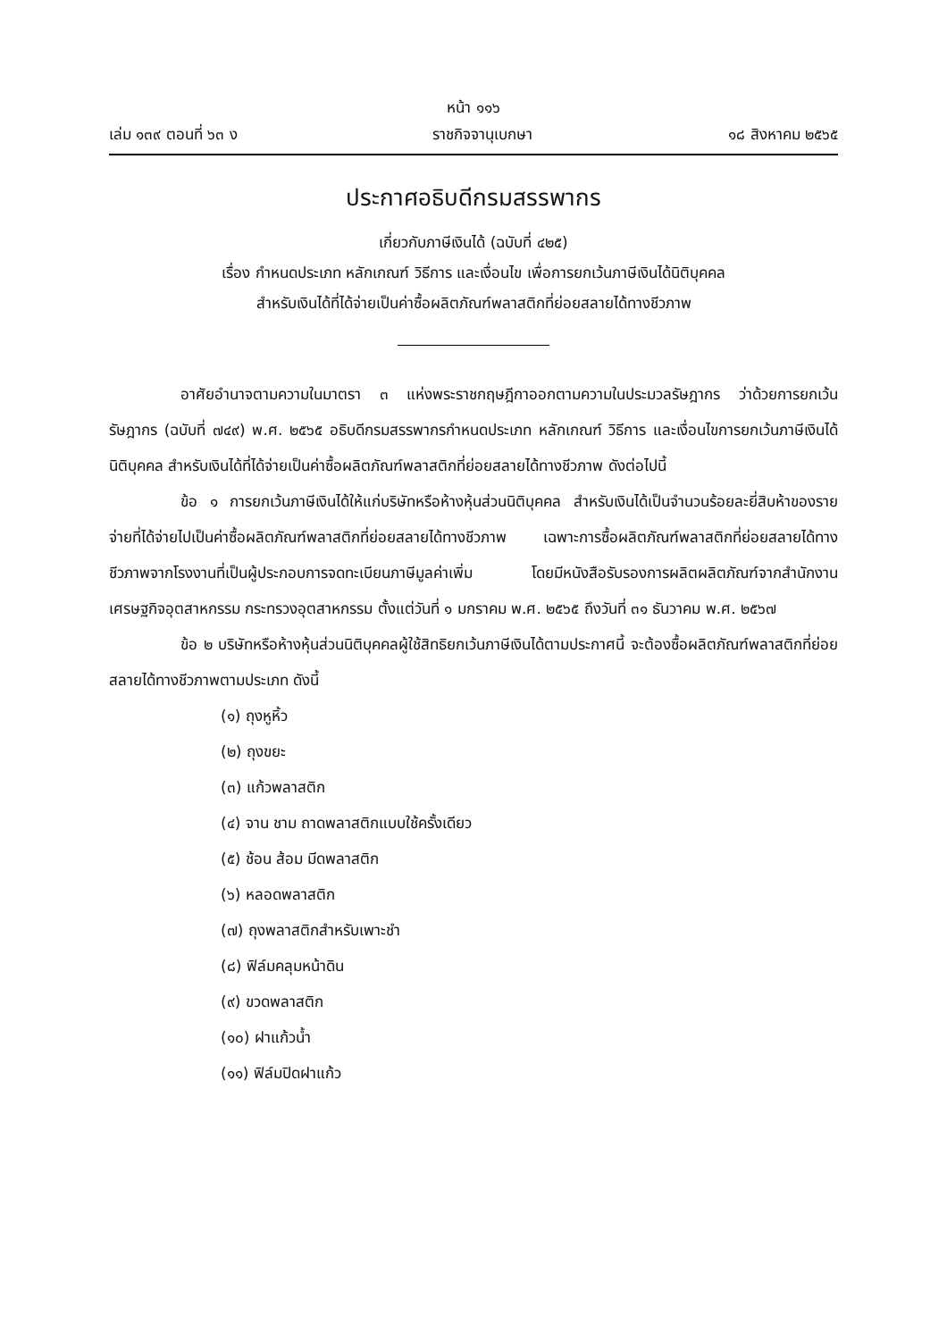หน้า ๑๑๖
เล่ม ๑๓๙ ตอนที่ ๖๓ ง ราชกิจจานุเบกษา ๑๘ สิงหาคม ๒๕๖๕
ประกาศอธิบดีกรมสรรพากร
เกี่ยวกับภาษีเงินได้ (ฉบับที่ ๔๒๕)
เรื่อง กำหนดประเภท หลักเกณฑ์ วิธีการ และเงื่อนไข เพื่อการยกเว้นภาษีเงินได้นิติบุคคล
สำหรับเงินได้ที่ได้จ่ายเป็นค่าซื้อผลิตภัณฑ์พลาสติกที่ย่อยสลายได้ทางชีวภาพ
อาศัยอำนาจตามความในมาตรา ๓ แห่งพระราชกฤษฎีกาออกตามความในประมวลรัษฎากร ว่าด้วยการยกเว้นรัษฎากร (ฉบับที่ ๗๔๙) พ.ศ. ๒๕๖๕ อธิบดีกรมสรรพากรกำหนดประเภท หลักเกณฑ์ วิธีการ และเงื่อนไขการยกเว้นภาษีเงินได้นิติบุคคล สำหรับเงินได้ที่ได้จ่ายเป็นค่าซื้อผลิตภัณฑ์พลาสติกที่ย่อยสลายได้ทางชีวภาพ ดังต่อไปนี้
ข้อ ๑ การยกเว้นภาษีเงินได้ให้แก่บริษัทหรือห้างหุ้นส่วนนิติบุคคล สำหรับเงินได้เป็นจำนวนร้อยละยี่สิบห้าของรายจ่ายที่ได้จ่ายไปเป็นค่าซื้อผลิตภัณฑ์พลาสติกที่ย่อยสลายได้ทางชีวภาพ เฉพาะการซื้อผลิตภัณฑ์พลาสติกที่ย่อยสลายได้ทางชีวภาพจากโรงงานที่เป็นผู้ประกอบการจดทะเบียนภาษีมูลค่าเพิ่ม โดยมีหนังสือรับรองการผลิตผลิตภัณฑ์จากสำนักงานเศรษฐกิจอุตสาหกรรม กระทรวงอุตสาหกรรม ตั้งแต่วันที่ ๑ มกราคม พ.ศ. ๒๕๖๕ ถึงวันที่ ๓๑ ธันวาคม พ.ศ. ๒๕๖๗
ข้อ ๒ บริษัทหรือห้างหุ้นส่วนนิติบุคคลผู้ใช้สิทธิยกเว้นภาษีเงินได้ตามประกาศนี้ จะต้องซื้อผลิตภัณฑ์พลาสติกที่ย่อยสลายได้ทางชีวภาพตามประเภท ดังนี้
(๑) ถุงหูหิ้ว
(๒) ถุงขยะ
(๓) แก้วพลาสติก
(๔) จาน ชาม ถาดพลาสติกแบบใช้ครั้งเดียว
(๕) ช้อน ส้อม มีดพลาสติก
(๖) หลอดพลาสติก
(๗) ถุงพลาสติกสำหรับเพาะชำ
(๘) ฟิล์มคลุมหน้าดิน
(๙) ขวดพลาสติก
(๑๐) ฝาแก้วน้ำ
(๑๑) ฟิล์มปิดฝาแก้ว